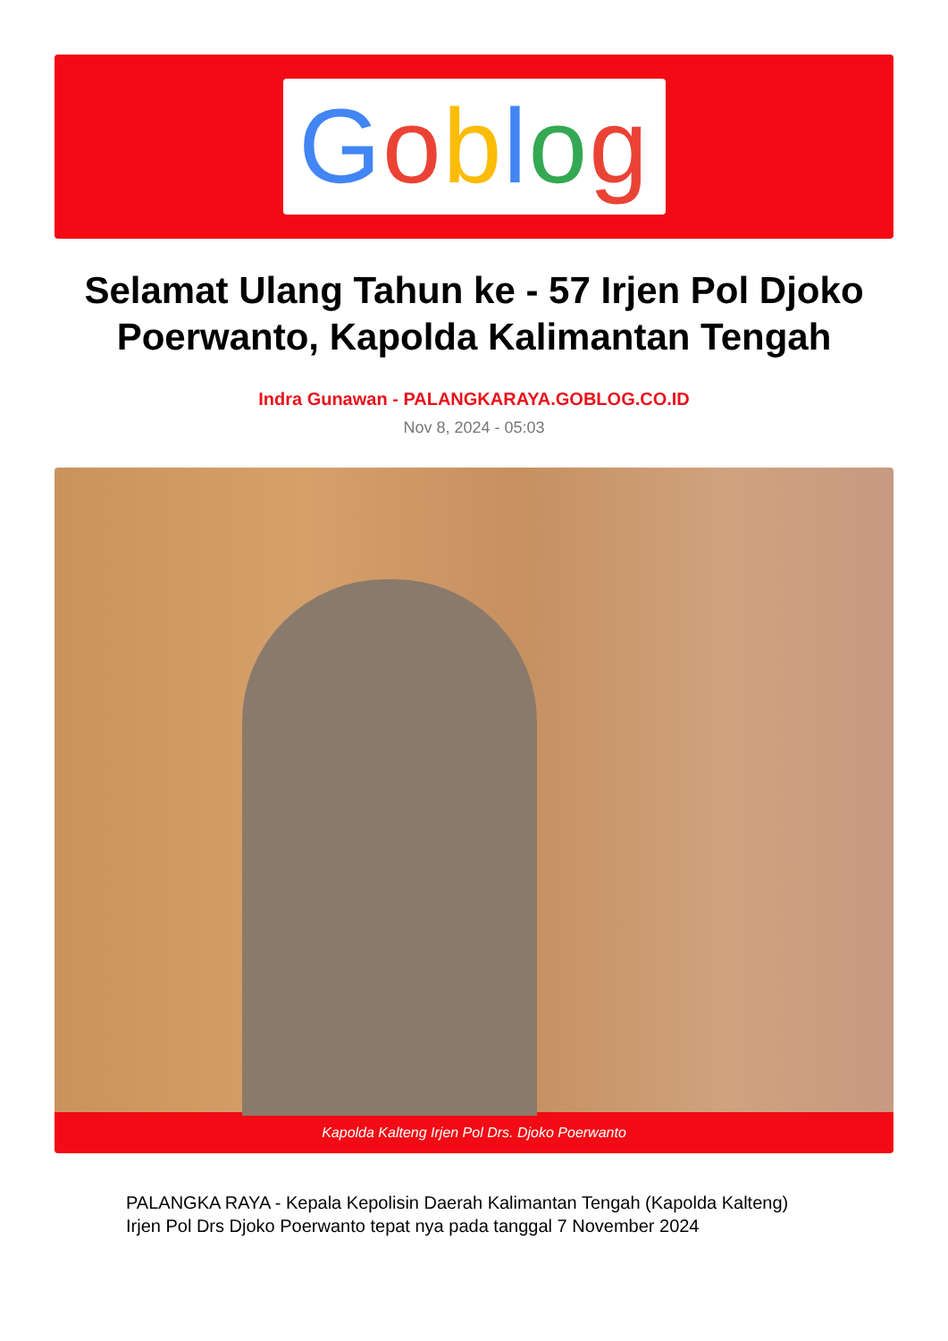Goblog
Selamat Ulang Tahun ke - 57 Irjen Pol Djoko Poerwanto, Kapolda Kalimantan Tengah
Indra Gunawan - PALANGKARAYA.GOBLOG.CO.ID
Nov 8, 2024 - 05:03
Kapolda Kalteng Irjen Pol Drs. Djoko Poerwanto
PALANGKA RAYA - Kepala Kepolisin Daerah Kalimantan Tengah (Kapolda Kalteng) Irjen Pol Drs Djoko Poerwanto tepat nya pada tanggal 7 November 2024